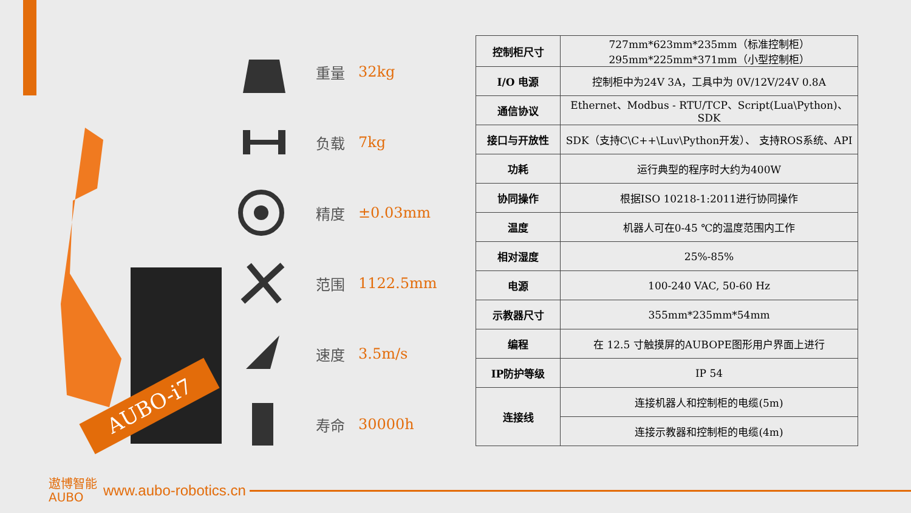AUBO-i7
重量 32kg
负载 7kg
精度 ±0.03mm
范围 1122.5mm
速度 3.5m/s
寿命 30000h
| 控制柜尺寸 | 727mm*623mm*235mm（标准控制柜） 295mm*225mm*371mm（小型控制柜） |
| I/O 电源 | 控制柜中为24V 3A，工具中为 0V/12V/24V 0.8A |
| 通信协议 | Ethernet、Modbus - RTU/TCP、Script(Lua\Python)、SDK |
| 接口与开放性 | SDK（支持C\C++\Luv\Python开发）、 支持ROS系统、API |
| 功耗 | 运行典型的程序时大约为400W |
| 协同操作 | 根据ISO 10218-1:2011进行协同操作 |
| 温度 | 机器人可在0-45 ℃的温度范围内工作 |
| 相对湿度 | 25%-85% |
| 电源 | 100-240 VAC, 50-60 Hz |
| 示教器尺寸 | 355mm*235mm*54mm |
| 编程 | 在 12.5 寸触摸屏的AUBOPE图形用户界面上进行 |
| IP防护等级 | IP 54 |
| 连接线 | 连接机器人和控制柜的电缆(5m) |
| | 连接示教器和控制柜的电缆(4m) |
遨博智能
AUBO
www.aubo-robotics.cn